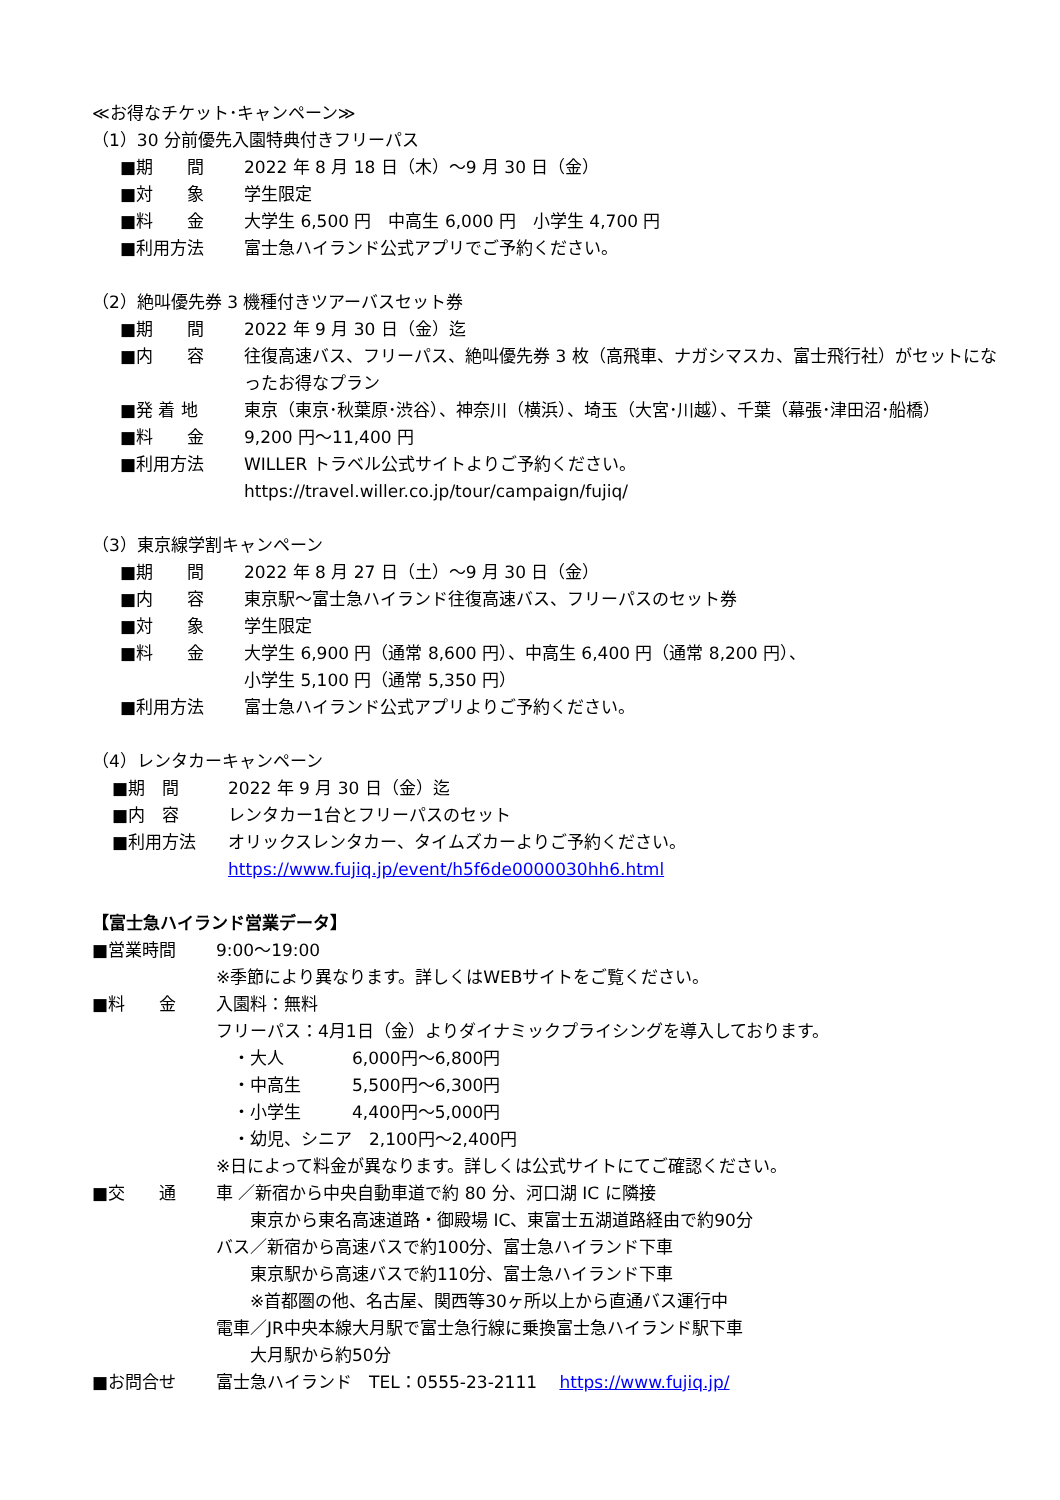≪お得なチケット･キャンペーン≫
（1）30 分前優先入園特典付きフリーパス
■期　　間 2022 年 8 月 18 日（木）～9 月 30 日（金）
■対　　象 学生限定
■料　　金 大学生 6,500 円　中高生 6,000 円　小学生 4,700 円
■利用方法 富士急ハイランド公式アプリでご予約ください。
（2）絶叫優先券 3 機種付きツアーバスセット券
■期　　間 2022 年 9 月 30 日（金）迄
■内　　容 往復高速バス、フリーパス、絶叫優先券 3 枚（高飛車、ナガシマスカ、富士飛行社）がセットになったお得なプラン
■発 着 地 東京（東京･秋葉原･渋谷）、神奈川（横浜）、埼玉（大宮･川越）、千葉（幕張･津田沼･船橋）
■料　　金 9,200 円～11,400 円
■利用方法 WILLER トラベル公式サイトよりご予約ください。
https://travel.willer.co.jp/tour/campaign/fujiq/
（3）東京線学割キャンペーン
■期　　間 2022 年 8 月 27 日（土）～9 月 30 日（金）
■内　　容 東京駅～富士急ハイランド往復高速バス、フリーパスのセット券
■対　　象 学生限定
■料　　金 大学生 6,900 円（通常 8,600 円）、中高生 6,400 円（通常 8,200 円）、
小学生 5,100 円（通常 5,350 円）
■利用方法 富士急ハイランド公式アプリよりご予約ください。
（4）レンタカーキャンペーン
■期　間 2022 年 9 月 30 日（金）迄
■内　容 レンタカー1台とフリーパスのセット
■利用方法 オリックスレンタカー、タイムズカーよりご予約ください。
https://www.fujiq.jp/event/h5f6de0000030hh6.html
【富士急ハイランド営業データ】
■営業時間 9:00～19:00
※季節により異なります。詳しくはWEBサイトをご覧ください。
■料　　金 入園料：無料
フリーパス：4月1日（金）よりダイナミックプライシングを導入しております。
　・大人　　　　6,000円～6,800円
　・中高生　　　5,500円～6,300円
　・小学生　　　4,400円～5,000円
　・幼児、シニア　2,100円～2,400円
※日によって料金が異なります。詳しくは公式サイトにてご確認ください。
■交　　通 車 ／新宿から中央自動車道で約 80 分、河口湖 IC に隣接
　　東京から東名高速道路・御殿場 IC、東富士五湖道路経由で約90分
バス／新宿から高速バスで約100分、富士急ハイランド下車
　　東京駅から高速バスで約110分、富士急ハイランド下車
　　※首都圏の他、名古屋、関西等30ヶ所以上から直通バス運行中
電車／JR中央本線大月駅で富士急行線に乗換富士急ハイランド駅下車
　　大月駅から約50分
■お問合せ 富士急ハイランド　TEL：0555-23-2111　 https://www.fujiq.jp/